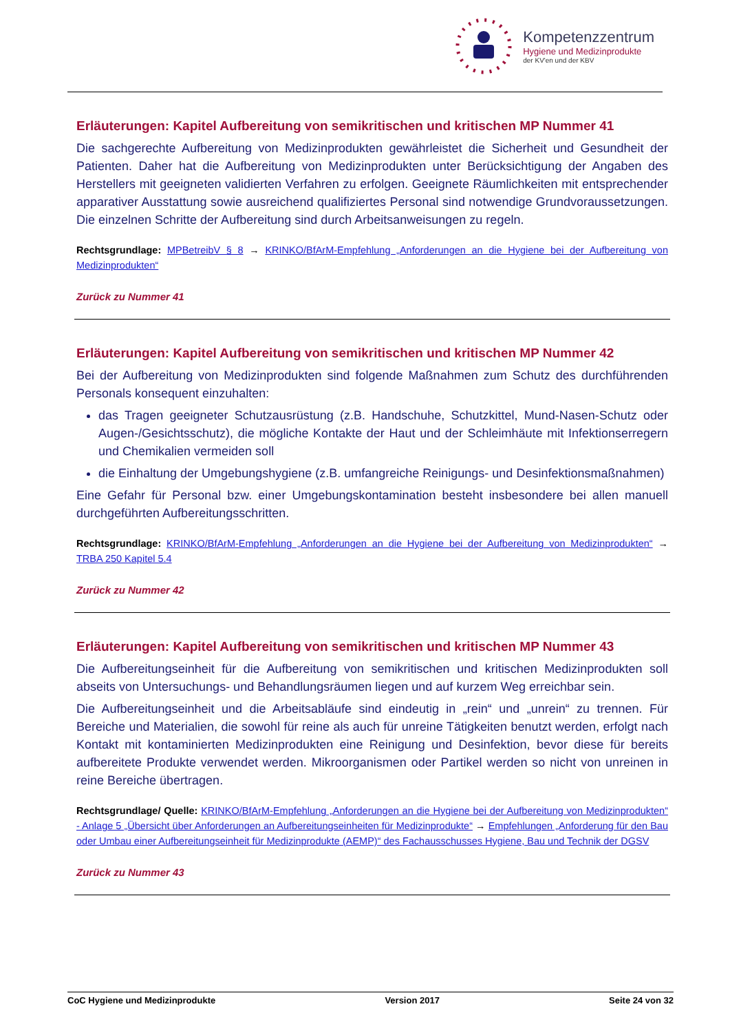Kompetenzzentrum
Hygiene und Medizinprodukte
der KV'en und der KBV
Erläuterungen: Kapitel Aufbereitung von semikritischen und kritischen MP Nummer 41
Die sachgerechte Aufbereitung von Medizinprodukten gewährleistet die Sicherheit und Gesundheit der Patienten. Daher hat die Aufbereitung von Medizinprodukten unter Berücksichtigung der Angaben des Herstellers mit geeigneten validierten Verfahren zu erfolgen. Geeignete Räumlichkeiten mit entsprechender apparativer Ausstattung sowie ausreichend qualifiziertes Personal sind notwendige Grundvoraussetzungen. Die einzelnen Schritte der Aufbereitung sind durch Arbeitsanweisungen zu regeln.
Rechtsgrundlage: MPBetreibV § 8 → KRINKO/BfArM-Empfehlung „Anforderungen an die Hygiene bei der Aufbereitung von Medizinprodukten“
Zurück zu Nummer 41
Erläuterungen: Kapitel Aufbereitung von semikritischen und kritischen MP Nummer 42
Bei der Aufbereitung von Medizinprodukten sind folgende Maßnahmen zum Schutz des durchführenden Personals konsequent einzuhalten:
das Tragen geeigneter Schutzausrüstung (z.B. Handschuhe, Schutzkittel, Mund-Nasen-Schutz oder Augen-/Gesichtsschutz), die mögliche Kontakte der Haut und der Schleimhäute mit Infektionserregern und Chemikalien vermeiden soll
die Einhaltung der Umgebungshygiene (z.B. umfangreiche Reinigungs- und Desinfektionsmaßnahmen)
Eine Gefahr für Personal bzw. einer Umgebungskontamination besteht insbesondere bei allen manuell durchgeführten Aufbereitungsschritten.
Rechtsgrundlage: KRINKO/BfArM-Empfehlung „Anforderungen an die Hygiene bei der Aufbereitung von Medizinprodukten“ → TRBA 250 Kapitel 5.4
Zurück zu Nummer 42
Erläuterungen: Kapitel Aufbereitung von semikritischen und kritischen MP Nummer 43
Die Aufbereitungseinheit für die Aufbereitung von semikritischen und kritischen Medizinprodukten soll abseits von Untersuchungs- und Behandlungsräumen liegen und auf kurzem Weg erreichbar sein.
Die Aufbereitungseinheit und die Arbeitsabläufe sind eindeutig in „rein“ und „unrein“ zu trennen. Für Bereiche und Materialien, die sowohl für reine als auch für unreine Tätigkeiten benutzt werden, erfolgt nach Kontakt mit kontaminierten Medizinprodukten eine Reinigung und Desinfektion, bevor diese für bereits aufbereitete Produkte verwendet werden. Mikroorganismen oder Partikel werden so nicht von unreinen in reine Bereiche übertragen.
Rechtsgrundlage/ Quelle: KRINKO/BfArM-Empfehlung „Anforderungen an die Hygiene bei der Aufbereitung von Medizinprodukten“ - Anlage 5 „Übersicht über Anforderungen an Aufbereitungseinheiten für Medizinprodukte“ → Empfehlungen „Anforderung für den Bau oder Umbau einer Aufbereitungseinheit für Medizinprodukte (AEMP)“ des Fachausschusses Hygiene, Bau und Technik der DGSV
Zurück zu Nummer 43
CoC Hygiene und Medizinprodukte Version 2017 Seite 24 von 32